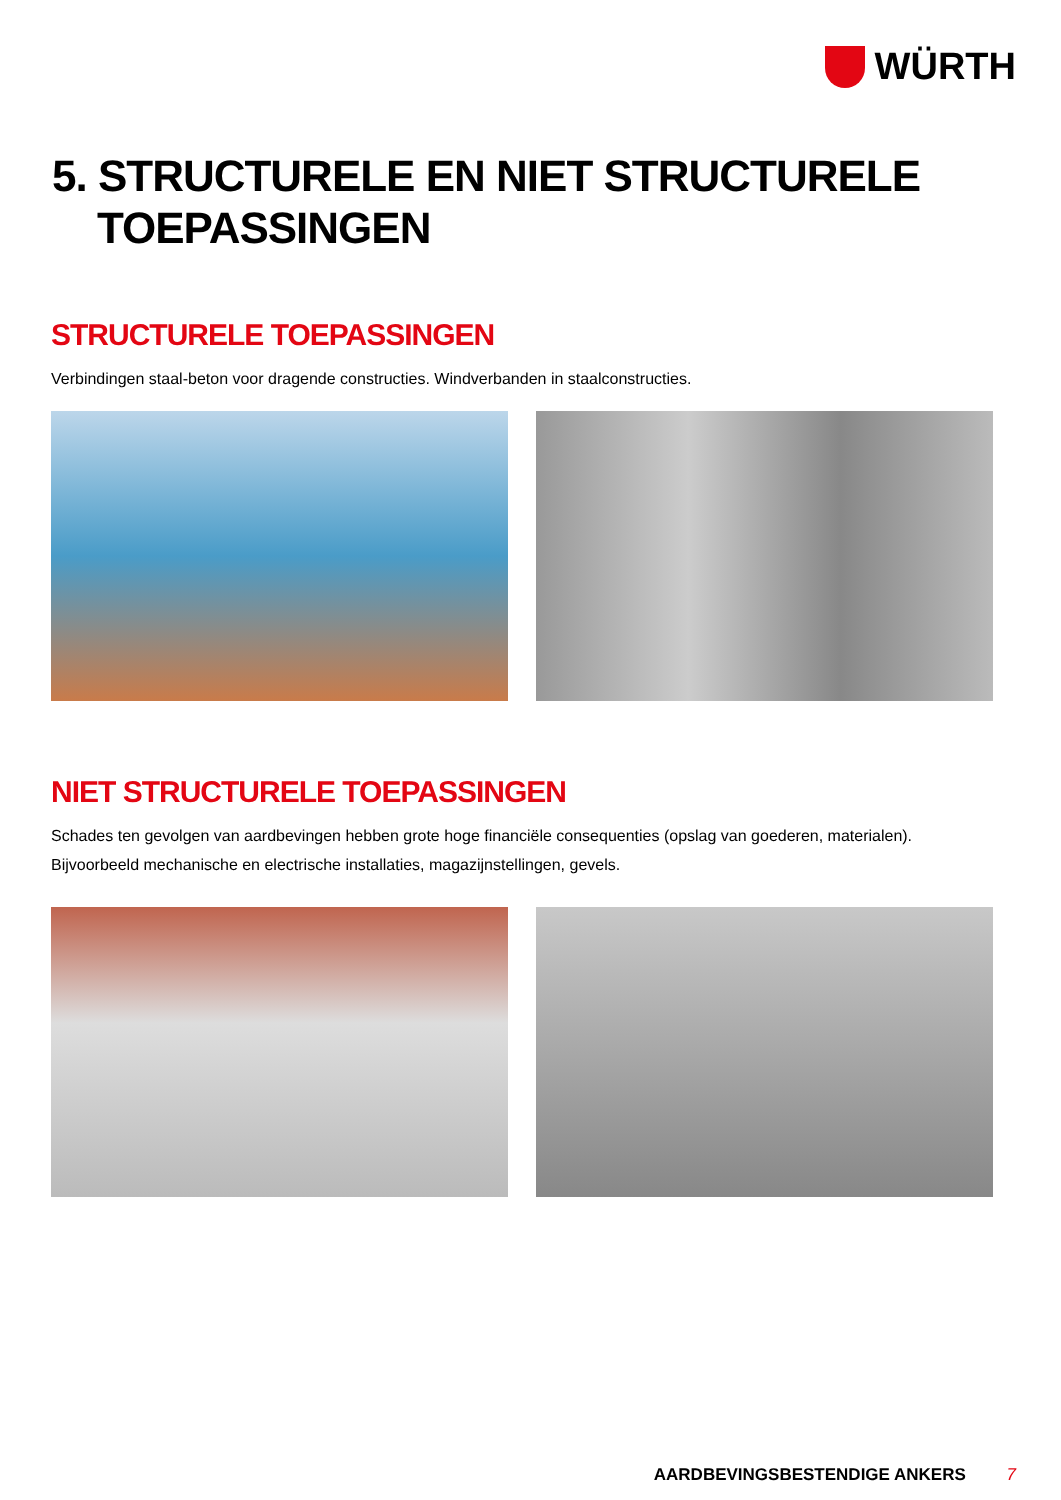WÜRTH
5. STRUCTURELE EN NIET STRUCTURELE
TOEPASSINGEN
STRUCTURELE TOEPASSINGEN
Verbindingen staal-beton voor dragende constructies. Windverbanden in staalconstructies.
NIET STRUCTURELE TOEPASSINGEN
Schades ten gevolgen van aardbevingen hebben grote hoge financiële consequenties (opslag van goederen, materialen).
Bijvoorbeeld mechanische en electrische installaties, magazijnstellingen, gevels.
AARDBEVINGSBESTENDIGE ANKERS 7